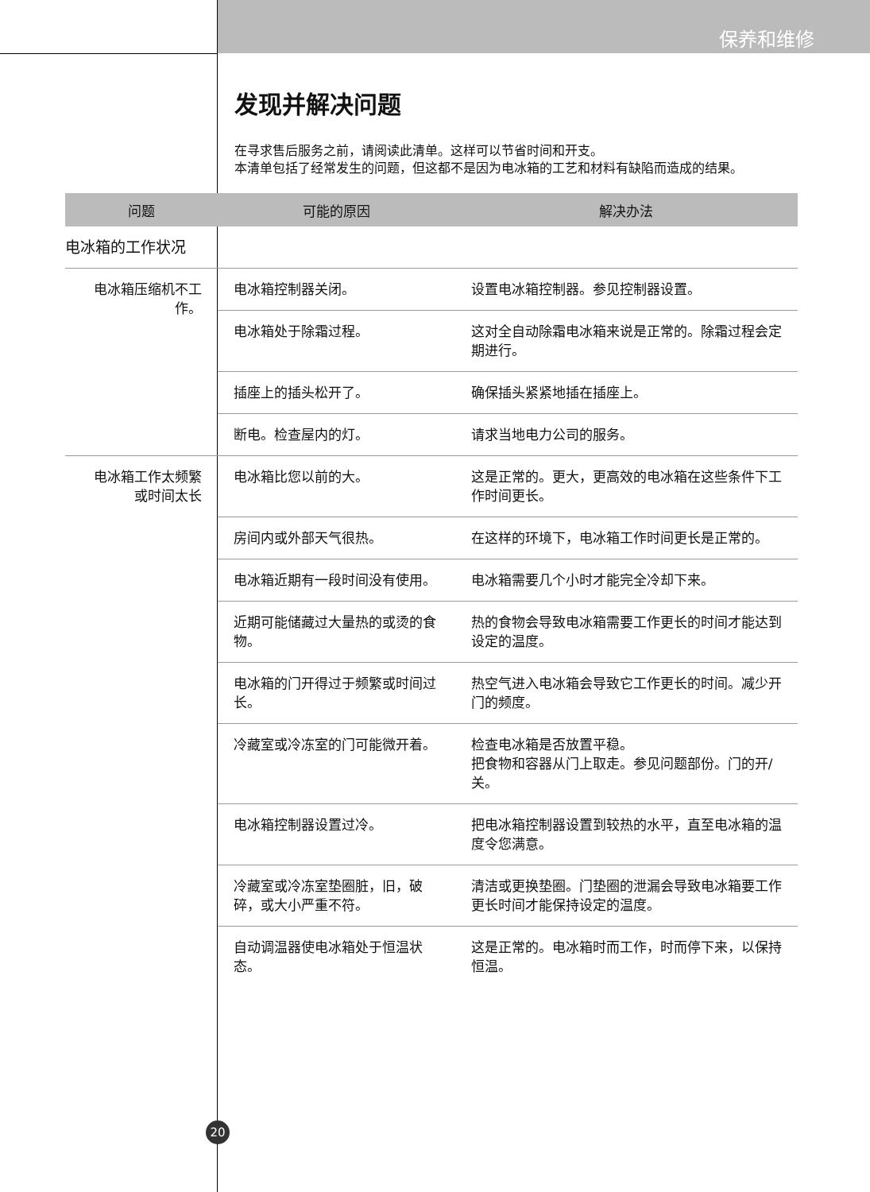保养和维修
发现并解决问题
在寻求售后服务之前，请阅读此清单。这样可以节省时间和开支。
本清单包括了经常发生的问题，但这都不是因为电冰箱的工艺和材料有缺陷而造成的结果。
| 问题 | 可能的原因 | 解决办法 |
| --- | --- | --- |
| 电冰箱的工作状况 | | |
| 电冰箱压缩机不工作。 | 电冰箱控制器关闭。 | 设置电冰箱控制器。参见控制器设置。 |
| | 电冰箱处于除霜过程。 | 这对全自动除霜电冰箱来说是正常的。除霜过程会定期进行。 |
| | 插座上的插头松开了。 | 确保插头紧紧地插在插座上。 |
| | 断电。检查屋内的灯。 | 请求当地电力公司的服务。 |
| 电冰箱工作太频繁或时间太长 | 电冰箱比您以前的大。 | 这是正常的。更大，更高效的电冰箱在这些条件下工作时间更长。 |
| | 房间内或外部天气很热。 | 在这样的环境下，电冰箱工作时间更长是正常的。 |
| | 电冰箱近期有一段时间没有使用。 | 电冰箱需要几个小时才能完全冷却下来。 |
| | 近期可能储藏过大量热的或烫的食物。 | 热的食物会导致电冰箱需要工作更长的时间才能达到设定的温度。 |
| | 电冰箱的门开得过于频繁或时间过长。 | 热空气进入电冰箱会导致它工作更长的时间。减少开门的频度。 |
| | 冷藏室或冷冻室的门可能微开着。 | 检查电冰箱是否放置平稳。 把食物和容器从门上取走。参见问题部份。门的开/关。 |
| | 电冰箱控制器设置过冷。 | 把电冰箱控制器设置到较热的水平，直至电冰箱的温度令您满意。 |
| | 冷藏室或冷冻室垫圈脏，旧，破碎，或大小严重不符。 | 清洁或更换垫圈。门垫圈的泄漏会导致电冰箱要工作更长时间才能保持设定的温度。 |
| | 自动调温器使电冰箱处于恒温状态。 | 这是正常的。电冰箱时而工作，时而停下来，以保持恒温。 |
20